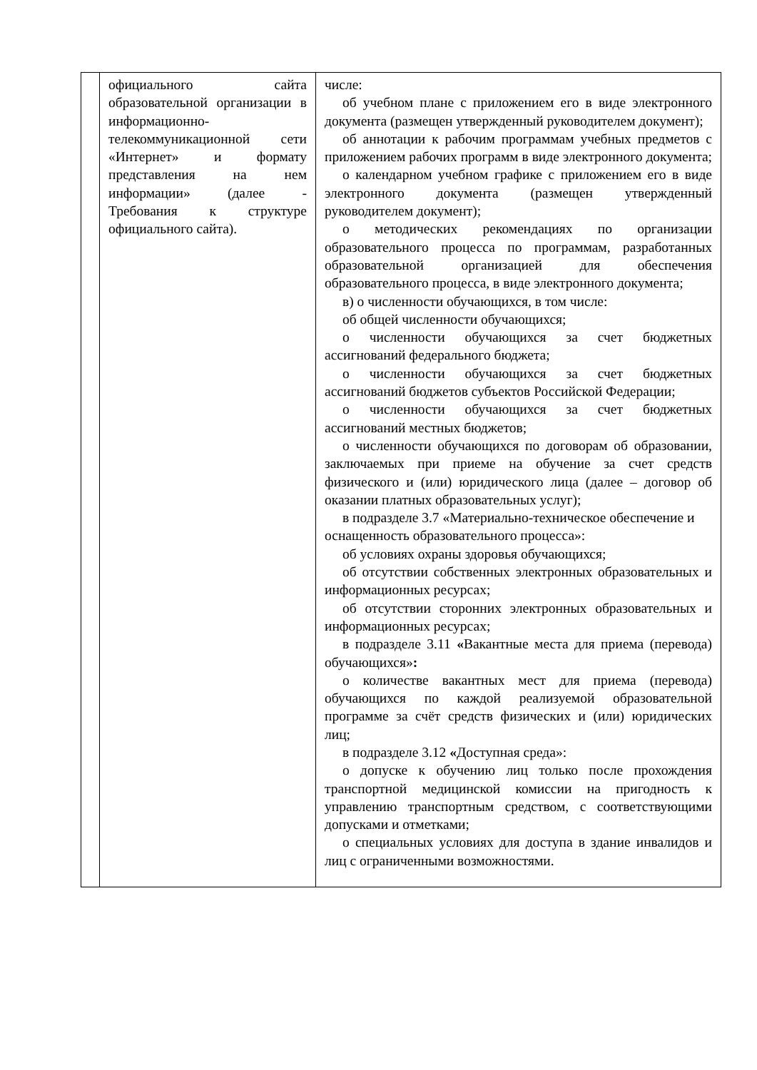| | официального сайта образовательной организации в информационно-телекоммуникационной сети «Интернет» и формату представления на нем информации» (далее - Требования к структуре официального сайта). | числе: об учебном плане с приложением его в виде электронного документа (размещен утвержденный руководителем документ); об аннотации к рабочим программам учебных предметов с приложением рабочих программ в виде электронного документа; о календарном учебном графике с приложением его в виде электронного документа (размещен утвержденный руководителем документ); о методических рекомендациях по организации образовательного процесса по программам, разработанных образовательной организацией для обеспечения образовательного процесса, в виде электронного документа; в) о численности обучающихся, в том числе: об общей численности обучающихся; о численности обучающихся за счет бюджетных ассигнований федерального бюджета; о численности обучающихся за счет бюджетных ассигнований бюджетов субъектов Российской Федерации; о численности обучающихся за счет бюджетных ассигнований местных бюджетов; о численности обучающихся по договорам об образовании, заключаемых при приеме на обучение за счет средств физического и (или) юридического лица (далее – договор об оказании платных образовательных услуг); в подразделе 3.7 «Материально-техническое обеспечение и оснащенность образовательного процесса»: об условиях охраны здоровья обучающихся; об отсутствии собственных электронных образовательных и информационных ресурсах; об отсутствии сторонних электронных образовательных и информационных ресурсах; в подразделе 3.11 « Вакантные места для приема (перевода) обучающихся» : о количестве вакантных мест для приема (перевода) обучающихся по каждой реализуемой образовательной программе за счёт средств физических и (или) юридических лиц; в подразделе 3.12 « Доступная среда»: о допуске к обучению лиц только после прохождения транспортной медицинской комиссии на пригодность к управлению транспортным средством, с соответствующими допусками и отметками; о специальных условиях для доступа в здание инвалидов и лиц с ограниченными возможностями. |